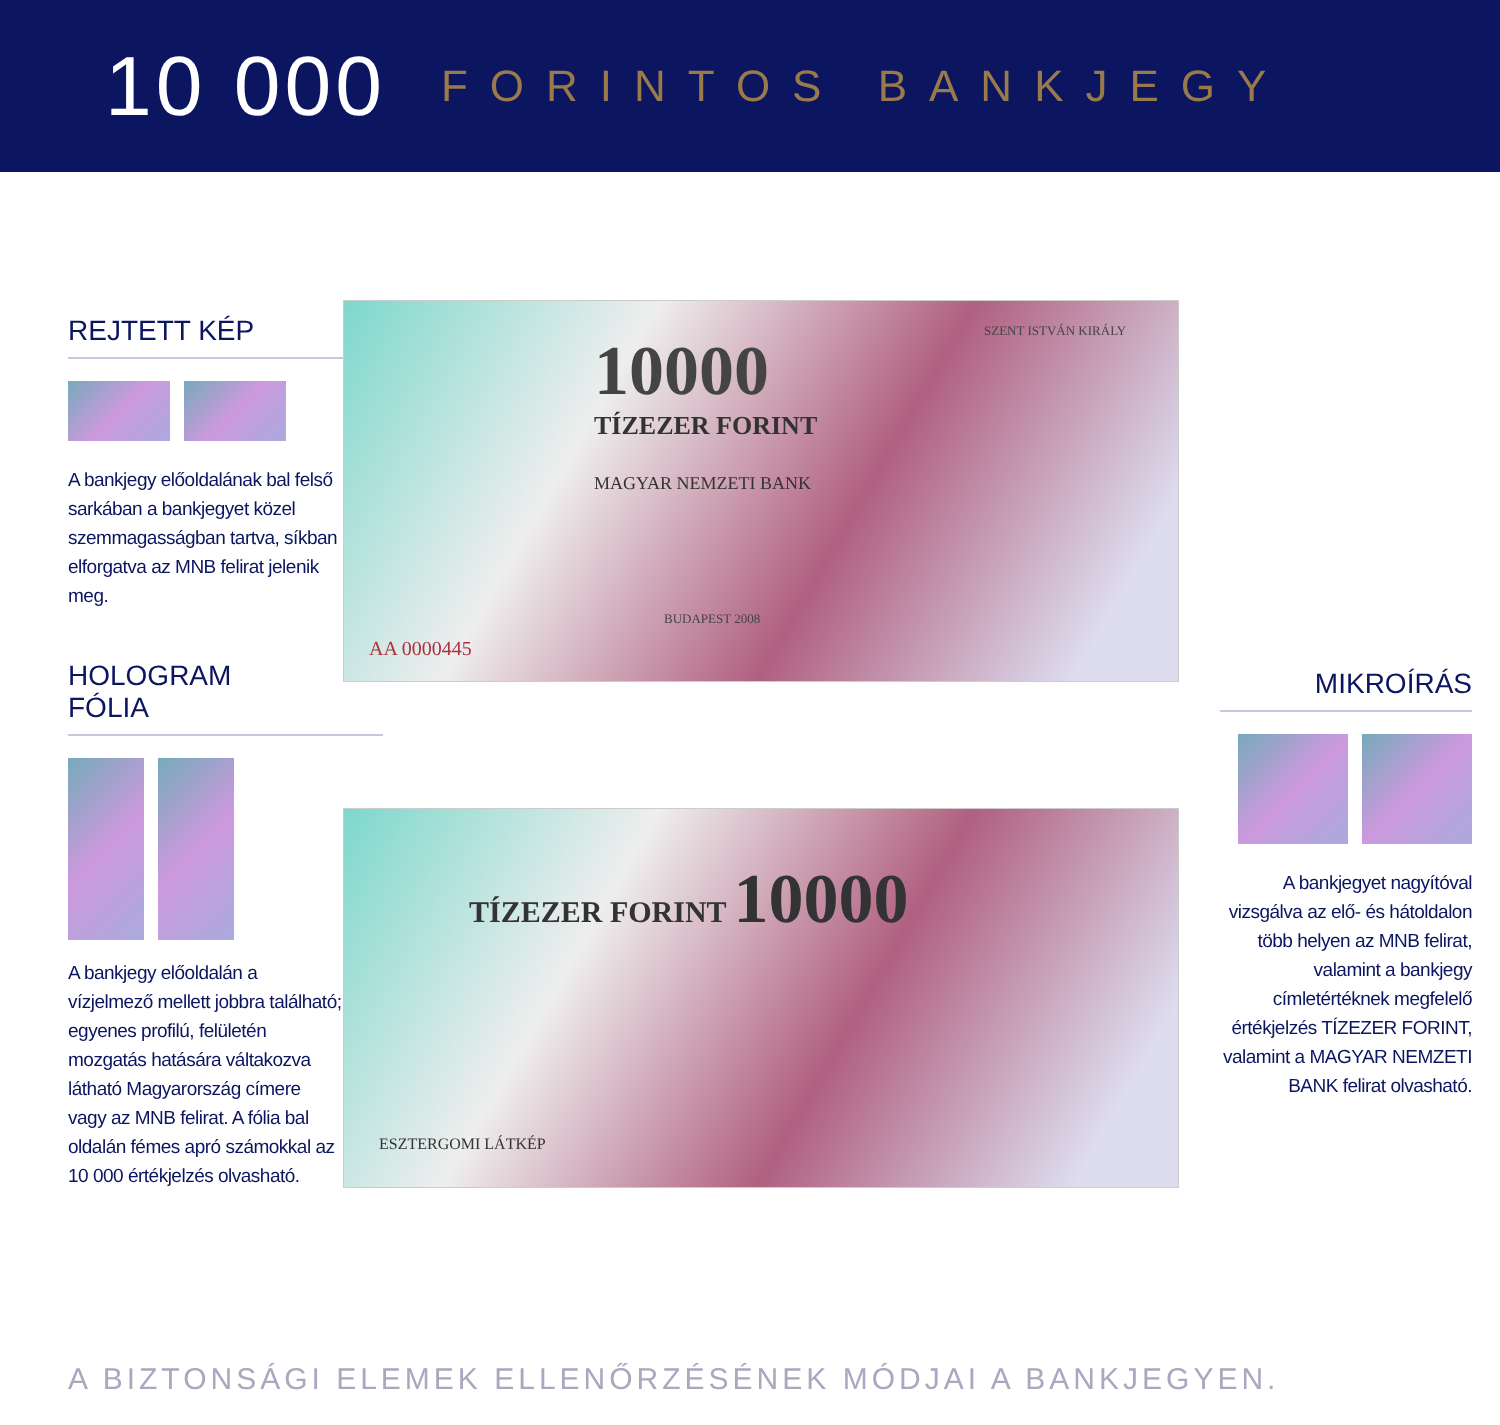10 000 FORINTOS BANKJEGY
REJTETT KÉP
A bankjegy előoldalának bal felső sarkában a bankjegyet közel szemmagasságban tartva, síkban elforgatva az MNB felirat jelenik meg.
HOLOGRAM
FÓLIA
A bankjegy előoldalán a vízjelmező mellett jobbra található; egyenes profilú, felületén mozgatás hatására váltakozva látható Magyarország címere vagy az MNB felirat. A fólia bal oldalán fémes apró számokkal az 10 000 értékjelzés olvasható.
10000
TÍZEZER FORINT
MAGYAR NEMZETI BANK
SZENT ISTVÁN KIRÁLY
BUDAPEST 2008
AA 0000445
TÍZEZER FORINT 10000
ESZTERGOMI LÁTKÉP
MIKROÍRÁS
A bankjegyet nagyítóval vizsgálva az elő- és hátoldalon több helyen az MNB felirat, valamint a bankjegy címletértéknek megfelelő értékjelzés TÍZEZER FORINT, valamint a MAGYAR NEMZETI BANK felirat olvasható.
A BIZTONSÁGI ELEMEK ELLENŐRZÉSÉNEK MÓDJAI A BANKJEGYEN.